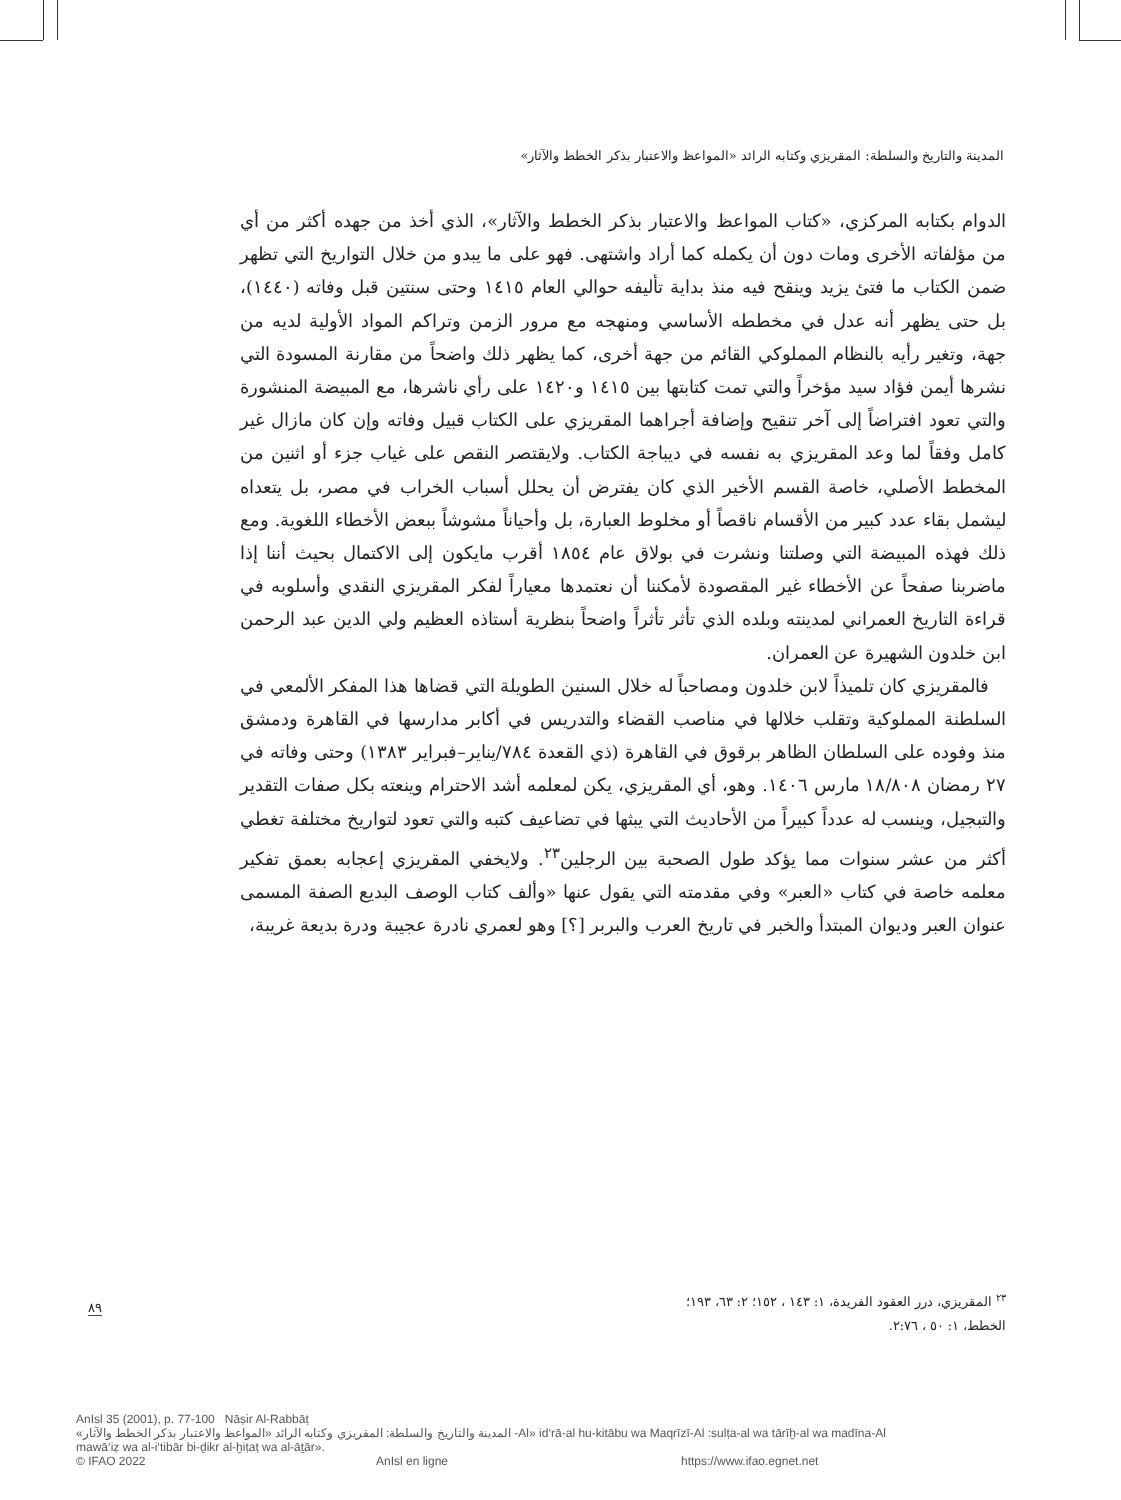المدينة والتاريخ والسلطة: المقريزي وكتابه الرائد «المواعظ والاعتبار بذكر الخطط والآثار»
الدوام بكتابه المركزي، «كتاب المواعظ والاعتبار بذكر الخطط والآثار»، الذي أخذ من جهده أكثر من أي من مؤلفاته الأخرى ومات دون أن يكمله كما أراد واشتهى. فهو على ما يبدو من خلال التواريخ التي تظهر ضمن الكتاب ما فتئ يزيد وينقح فيه منذ بداية تأليفه حوالي العام ١٤١٥ وحتى سنتين قبل وفاته (١٤٤٠)، بل حتى يظهر أنه عدل في مخططه الأساسي ومنهجه مع مرور الزمن وتراكم المواد الأولية لديه من جهة، وتغير رأيه بالنظام المملوكي القائم من جهة أخرى، كما يظهر ذلك واضحاً من مقارنة المسودة التي نشرها أيمن فؤاد سيد مؤخراً والتي تمت كتابتها بين ١٤١٥ و١٤٢٠ على رأي ناشرها، مع المبيضة المنشورة والتي تعود افتراضاً إلى آخر تنقيح وإضافة أجراهما المقريزي على الكتاب قبيل وفاته وإن كان مازال غير كامل وفقاً لما وعد المقريزي به نفسه في ديباجة الكتاب. ولايقتصر النقص على غياب جزء أو اثنين من المخطط الأصلي، خاصة القسم الأخير الذي كان يفترض أن يحلل أسباب الخراب في مصر، بل يتعداه ليشمل بقاء عدد كبير من الأقسام ناقصاً أو مخلوط العبارة، بل وأحياناً مشوشاً ببعض الأخطاء اللغوية. ومع ذلك فهذه المبيضة التي وصلتنا ونشرت في بولاق عام ١٨٥٤ أقرب مايكون إلى الاكتمال بحيث أننا إذا ماضربنا صفحاً عن الأخطاء غير المقصودة لأمكننا أن نعتمدها معياراً لفكر المقريزي النقدي وأسلوبه في قراءة التاريخ العمراني لمدينته وبلده الذي تأثر تأثراً واضحاً بنظرية أستاذه العظيم ولي الدين عبد الرحمن ابن خلدون الشهيرة عن العمران.
فالمقريزي كان تلميذاً لابن خلدون ومصاحباً له خلال السنين الطويلة التي قضاها هذا المفكر الألمعي في السلطنة المملوكية وتقلب خلالها في مناصب القضاء والتدريس في أكابر مدارسها في القاهرة ودمشق منذ وفوده على السلطان الظاهر برقوق في القاهرة (ذي القعدة ٧٨٤/يناير–فبراير ١٣٨٣) وحتى وفاته في ٢٧ رمضان ١٨/٨٠٨ مارس ١٤٠٦. وهو، أي المقريزي، يكن لمعلمه أشد الاحترام وينعته بكل صفات التقدير والتبجيل، وينسب له عدداً كبيراً من الأحاديث التي يبثها في تضاعيف كتبه والتي تعود لتواريخ مختلفة تغطي أكثر من عشر سنوات مما يؤكد طول الصحبة بين الرجلين<sup>٢٣</sup>. ولايخفي المقريزي إعجابه بعمق تفكير معلمه خاصة في كتاب «العبر» وفي مقدمته التي يقول عنها «وألف كتاب الوصف البديع الصفة المسمى عنوان العبر وديوان المبتدأ والخبر في تاريخ العرب والبربر [؟] وهو لعمري نادرة عجيبة ودرة بديعة غريبة،
<sup>٢٣</sup> المقريزي، درر العقود الفريدة، ١: ١٤٣ ، ١٥٢؛ ٢: ٦٣، ١٩٣؛ الخطط، ١: ٥٠ ، ٢:٧٦.
٨٩
AnIsl 35 (2001), p. 77-100 Nāṣir Al-Rabbāṭ
المدينة والتاريخ والسلطة: المقريزي وكتابه الرائد «المواعظ والاعتبار بذكر الخطط والآثار» -Al» id‘rā-al hu-kitābu wa Maqrīzī-Al :sulṭa-al wa tārīḫ-al wa madīna-Al
mawā‘iẓ wa al-i‘tibār bi-ḏikr al-ḫiṭaṭ wa al-āṯār».
© IFAO 2022 AnIsl en ligne https://www.ifao.egnet.net